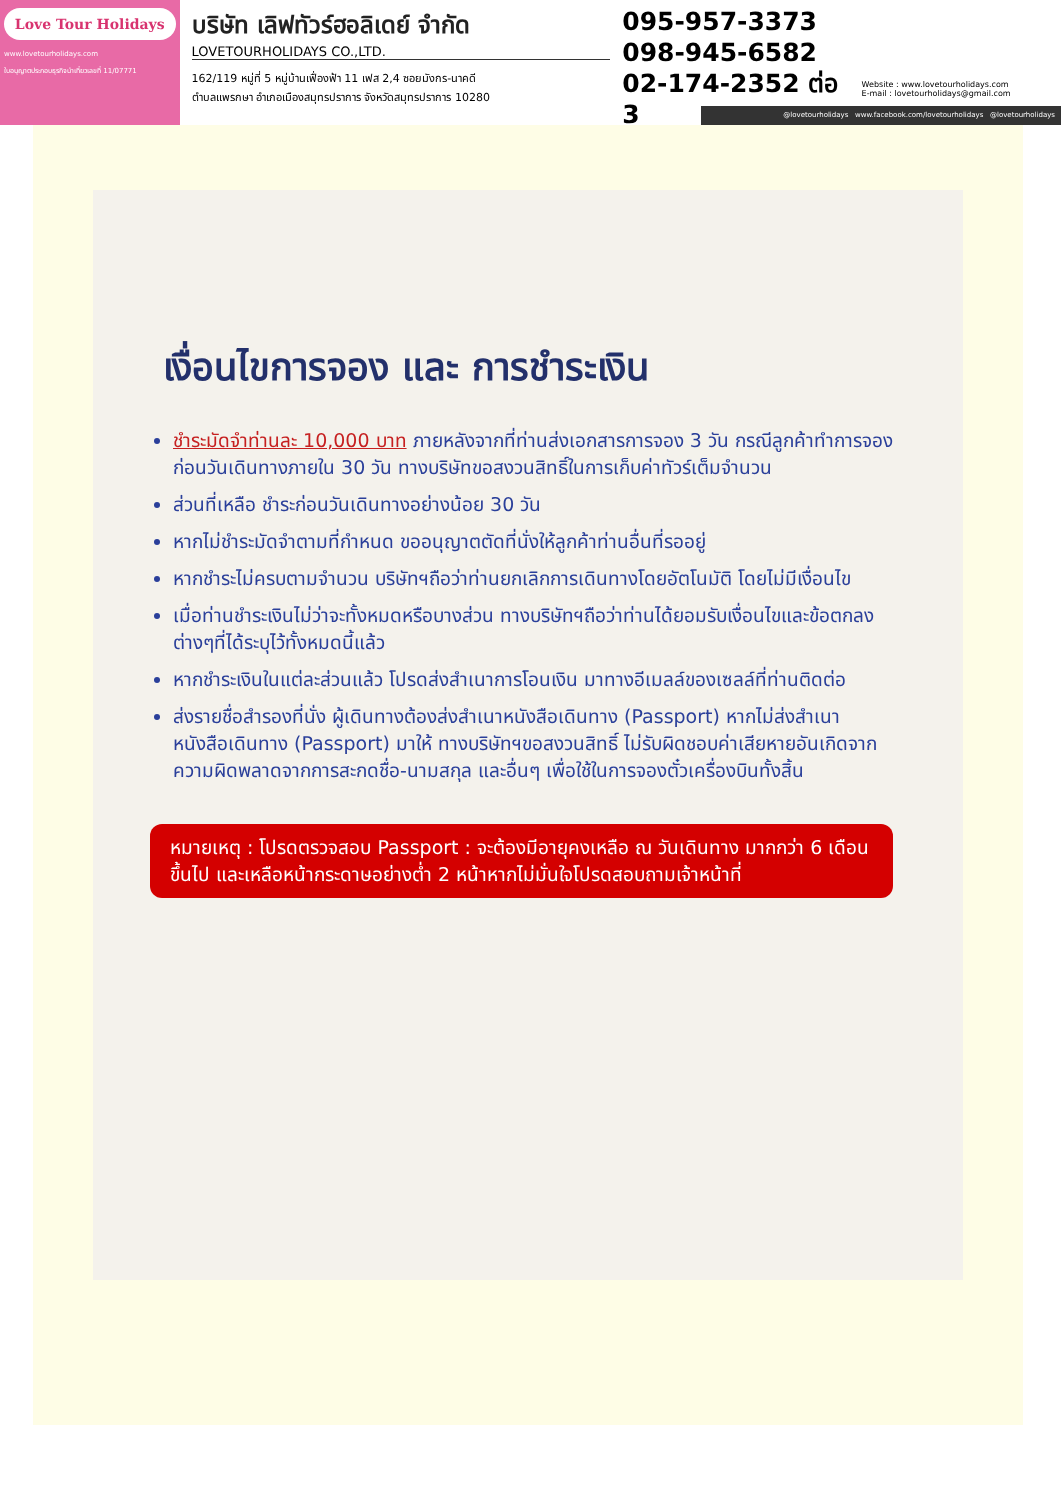Love Tour Holidays
www.lovetourholidays.com
ใบอนุญาตประกอบธุรกิจนำเที่ยวเลขที่ 11/07771
บริษัท เลิฟทัวร์ฮอลิเดย์ จำกัด
LOVETOURHOLIDAYS CO.,LTD.
162/119 หมู่ที่ 5 หมู่บ้านเฟื่องฟ้า 11 เฟส 2,4 ซอยมังกร-นาคดี
ตำบลแพรกษา อำเภอเมืองสมุทรปราการ จังหวัดสมุทรปราการ 10280
095-957-3373
098-945-6582
02-174-2352 ต่อ 3
Website : www.lovetourholidays.com
E-mail : lovetourholidays@gmail.com
@lovetourholidays www.facebook.com/lovetourholidays @lovetourholidays
เงื่อนไขการจอง และ การชำระเงิน
ชำระมัดจำท่านละ 10,000 บาท ภายหลังจากที่ท่านส่งเอกสารการจอง 3 วัน กรณีลูกค้าทำการจองก่อนวันเดินทางภายใน 30 วัน ทางบริษัทขอสงวนสิทธิ์ในการเก็บค่าทัวร์เต็มจำนวน
ส่วนที่เหลือ ชำระก่อนวันเดินทางอย่างน้อย 30 วัน
หากไม่ชำระมัดจำตามที่กำหนด ขออนุญาตตัดที่นั่งให้ลูกค้าท่านอื่นที่รออยู่
หากชำระไม่ครบตามจำนวน บริษัทฯถือว่าท่านยกเลิกการเดินทางโดยอัตโนมัติ โดยไม่มีเงื่อนไข
เมื่อท่านชำระเงินไม่ว่าจะทั้งหมดหรือบางส่วน ทางบริษัทฯถือว่าท่านได้ยอมรับเงื่อนไขและข้อตกลงต่างๆที่ได้ระบุไว้ทั้งหมดนี้แล้ว
หากชำระเงินในแต่ละส่วนแล้ว โปรดส่งสำเนาการโอนเงิน มาทางอีเมลล์ของเซลล์ที่ท่านติดต่อ
ส่งรายชื่อสำรองที่นั่ง ผู้เดินทางต้องส่งสำเนาหนังสือเดินทาง (Passport) หากไม่ส่งสำเนาหนังสือเดินทาง (Passport) มาให้ ทางบริษัทฯขอสงวนสิทธิ์ ไม่รับผิดชอบค่าเสียหายอันเกิดจากความผิดพลาดจากการสะกดชื่อ-นามสกุล และอื่นๆ เพื่อใช้ในการจองตั๋วเครื่องบินทั้งสิ้น
หมายเหตุ : โปรดตรวจสอบ Passport : จะต้องมีอายุคงเหลือ ณ วันเดินทาง มากกว่า 6 เดือนขึ้นไป และเหลือหน้ากระดาษอย่างต่ำ 2 หน้าหากไม่มั่นใจโปรดสอบถามเจ้าหน้าที่